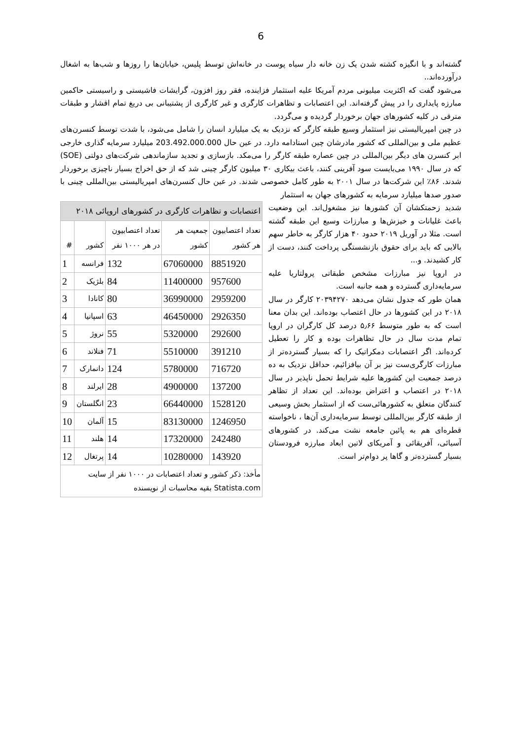6
گشته‌اند و با انگیزه کشته شدن یک زن خانه دار سیاه پوست در خانه‌اش توسط پلیس، خیابان‌ها را روزها و شب‌ها به اشغال درآورده‌اند..
می‌شود گفت که اکثریت میلیونی مردم آمریکا علیه استثمار فزاینده، فقر روز افزون، گرایشات فاشیستی و راسیستی حاکمین مبارزه پایداری را در پیش گرفته‌اند. این اعتصابات و تظاهرات کارگری و غیر کارگری از پشتیبانی بی دریغ تمام اقشار و طبقات مترقی در کلیه کشورهای جهان برخوردار گردیده و می‌گردد.
در چین امپریالیستی نیز استثمار وسیع طبقه کارگر که نزدیک به یک میلیارد انسان را شامل می‌شود، با شدت توسط کنسرن‌های عظیم ملی و بین‌المللی که کشور مادرشان چین استادامه دارد. در عین حال 203.492.000.000 میلیارد سرمایه گذاری خارجی ابر کنسرن های دیگر بین‌المللی در چین عصاره طبقه کارگر را می‌مکد. بازسازی و تجدید سازماندهی شرکت‌های دولتی (SOE) که در سال ۱۹۹۰ می‌بایست سود آفرینی کنند، باعث بیکاری ۳۰ میلیون کارگر چینی شد که از حق اخراج بسیار ناچیزی برخوردار شدند. ۸۶٪ این شرکت‌ها در سال ۲۰۰۱ به طور کامل خصوصی شدند. در عین حال کنسرن‌های امپریالیستی بین‌المللی چینی با صدور صدها میلیارد سرمایه به کشورهای جهان به استثمار
| اعتصابات و تظاهرات کارگری در کشورهای اروپائی ۲۰۱۸ | | | | |
| --- | --- | --- | --- | --- |
| تعداد اعتصابیون هر کشور | جمعیت هر کشور | تعداد اعتصابیون در هر ۱۰۰۰ نفر | کشور | # |
| 8851920 | 67060000 | 132 | فرانسه | 1 |
| 957600 | 11400000 | 84 | بلژیک | 2 |
| 2959200 | 36990000 | 80 | کانادا | 3 |
| 2926350 | 46450000 | 63 | اسپانیا | 4 |
| 292600 | 5320000 | 55 | نروژ | 5 |
| 391210 | 5510000 | 71 | فنلاند | 6 |
| 716720 | 5780000 | 124 | دانمارک | 7 |
| 137200 | 4900000 | 28 | ایرلند | 8 |
| 1528120 | 66440000 | 23 | انگلستان | 9 |
| 1246950 | 83130000 | 15 | آلمان | 10 |
| 242480 | 17320000 | 14 | هلند | 11 |
| 143920 | 10280000 | 14 | پرتغال | 12 |
| مأخذ: ذکر کشور و تعداد اعتصابات در ۱۰۰۰ نفر از سایت Statista.com بقیه محاسبات از نویسنده | | | | |
شدید زحمتکشان آن کشورها نیز مشغول‌اند. این وضعیت باعث غلیانات و خیزش‌ها و مبارزات وسیع این طبقه گشته است. مثلا در آوریل ۲۰۱۹ حدود ۴۰ هزار کارگر به خاطر سهم بالایی که باید برای حقوق بازنشستگی پرداخت کنند، دست از کار کشیدند. و...
در اروپا نیز مبارزات مشخص طبقاتی پرولتاریا علیه سرمایه‌داری گسترده و همه جانبه است.
همان طور که جدول نشان می‌دهد ۲۰۳۹۴۲۷۰ کارگر در سال ۲۰۱۸ در این کشورها در حال اعتصاب بوده‌اند. این بدان معنا است که به طور متوسط ۵٫۶۶ درصد کل کارگران در اروپا تمام مدت سال در حال تظاهرات بوده و کار را تعطیل کرده‌اند. اگر اعتصابات دمکراتیک را که بسیار گسترده‌تر از مبارزات کارگری‌ست نیز بر آن بیافزائیم، حداقل نزدیک به ده درصد جمعیت این کشورها علیه شرایط تحمل ناپذیر در سال ۲۰۱۸ در اعتصاب و اعتراض بوده‌اند. این تعداد از تظاهر کنندگان متعلق به کشورهائی‌ست که از استثمار بخش وسیعی از طبقه کارگر بین‌المللی توسط سرمایه‌داری آن‌ها ، ناخواسته قطره‌ای هم به پائین جامعه نشت می‌کند. در کشورهای آسیائی، آفریقائی و آمریکای لاتین ابعاد مبارزه فرودستان بسیار گسترده‌تر و گاها پر دوام‌تر است.